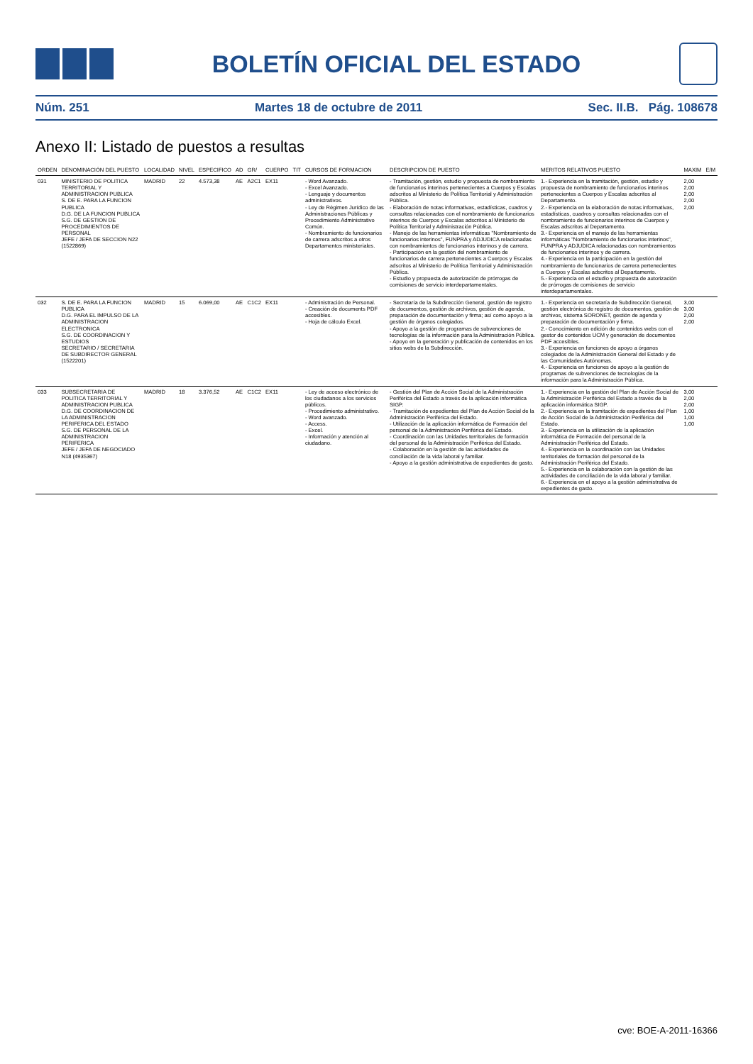BOLETÍN OFICIAL DEL ESTADO
Núm. 251 Martes 18 de octubre de 2011 Sec. II.B. Pág. 108678
Anexo II: Listado de puestos a resultas
| ORDEN | DENOMINACIÓN DEL PUESTO | LOCALIDAD | NIVEL | ESPECIFICO | AD | GR/ | CUERPO | TIT | CURSOS DE FORMACION | DESCRIPCION DE PUESTO | MERITOS RELATIVOS PUESTO | MAXIM | E/M |
| --- | --- | --- | --- | --- | --- | --- | --- | --- | --- | --- | --- | --- | --- |
| 031 | MINISTERIO DE POLITICA TERRITORIAL Y ADMINISTRACION PUBLICA S. DE E. PARA LA FUNCION PUBLICA D.G. DE LA FUNCION PUBLICA S.G. DE GESTION DE PROCEDIMIENTOS DE PERSONAL JEFE / JEFA DE SECCION N22 (1522869) | MADRID | 22 | 4.573,38 | AE | A2C1 | EX11 | | - Word Avanzado. - Excel Avanzado. - Lenguaje y documentos administrativos. - Ley de Régimen Jurídico de las Administraciones Públicas y Procedimiento Administrativo Común. - Nombramiento de funcionarios de carrera adscritos a otros Departamentos ministeriales. | - Tramitación, gestión, estudio y propuesta de nombramiento de funcionarios interinos pertenecientes a Cuerpos y Escalas adscritos al Ministerio de Política Territorial y Administración Pública. - Elaboración de notas informativas, estadísticas, cuadros y consultas relacionadas con el nombramiento de funcionarios interinos de Cuerpos y Escalas adscritos al Ministerio de Política Territorial y Administración Pública. - Manejo de las herramientas informáticas "Nombramiento de funcionarios interinos", FUNPRA y ADJUDICA relacionadas con nombramientos de funcionarios interinos y de carrera. - Participación en la gestión del nombramiento de funcionarios de carrera pertenecientes a Cuerpos y Escalas adscritos al Ministerio de Política Territorial y Administración Pública. - Estudio y propuesta de autorización de prórrogas de comisiones de servicio interdepartamentales. | 1.- Experiencia en la tramitación, gestión, estudio y propuesta de nombramiento de funcionarios interinos pertenecientes a Cuerpos y Escalas adscritos al Departamento. 2.- Experiencia en la elaboración de notas informativas, estadísticas, cuadros y consultas relacionadas con el nombramiento de funcionarios interinos de Cuerpos y Escalas adscritos al Departamento. 3.- Experiencia en el manejo de las herramientas informáticas "Nombramiento de funcionarios interinos", FUNPRA y ADJUDICA relacionadas con nombramientos de funcionarios interinos y de carrera. 4.- Experiencia en la participación en la gestión del nombramiento de funcionarios de carrera pertenecientes a Cuerpos y Escalas adscritos al Departamento. 5.- Experiencia en el estudio y propuesta de autorización de prórrogas de comisiones de servicio interdepartamentales. | 2,00 2,00 2,00 2,00 2,00 | |
| 032 | S. DE E. PARA LA FUNCION PUBLICA D.G. PARA EL IMPULSO DE LA ADMINISTRACION ELECTRONICA S.G. DE COORDINACION Y ESTUDIOS SECRETARIO / SECRETARIA DE SUBDIRECTOR GENERAL (1522201) | MADRID | 15 | 6.069,00 | AE | C1C2 | EX11 | | - Administración de Personal. - Creación de documents PDF accesibles. - Hoja de cálculo Excel. | - Secretaría de la Subdirección General, gestión de registro de documentos, gestión de archivos, gestión de agenda, preparación de documentación y firma; así como apoyo a la gestión de órganos colegiados. - Apoyo a la gestión de programas de subvenciones de tecnologías de la información para la Administración Pública. - Apoyo en la generación y publicación de contenidos en los sitios webs de la Subdirección. | 1.- Experiencia en secretaría de Subdirección General, gestión electrónica de registro de documentos, gestión de archivos, sistema SORONET, gestión de agenda y preparación de documentación y firma. 2.- Conocimiento en edición de contenidos webs con el gestor de contenidos UCM y generación de documentos PDF accesibles. 3.- Experiencia en funciones de apoyo a órganos colegiados de la Administración General del Estado y de las Comunidades Autónomas. 4.- Experiencia en funciones de apoyo a la gestión de programas de subvenciones de tecnologías de la información para la Administración Pública. | 3,00 3,00 2,00 2,00 | |
| 033 | SUBSECRETARIA DE POLITICA TERRITORIAL Y ADMINISTRACION PUBLICA D.G. DE COORDINACION DE LA ADMINISTRACION PERIFERICA DEL ESTADO S.G. DE PERSONAL DE LA ADMINISTRACION PERIFERICA JEFE / JEFA DE NEGOCIADO N18 (4935367) | MADRID | 18 | 3.376,52 | AE | C1C2 | EX11 | | - Ley de acceso electrónico de los ciudadanos a los servicios públicos. - Procedimiento administrativo. - Word avanzado. - Access. - Excel. - Información y atención al ciudadano. | - Gestión del Plan de Acción Social de la Administración Periférica del Estado a través de la aplicación informática SIGP. - Tramitación de expedientes del Plan de Acción Social de la Administración Periférica del Estado. - Utilización de la aplicación informática de Formación del personal de la Administración Periférica del Estado. - Coordinación con las Unidades territoriales de formación del personal de la Administración Periférica del Estado. - Colaboración en la gestión de las actividades de conciliación de la vida laboral y familiar. - Apoyo a la gestión administrativa de expedientes de gasto. | 1.- Experiencia en la gestión del Plan de Acción Social de la Administración Periférica del Estado a través de la aplicación informática SIGP. 2.- Experiencia en la tramitación de expedientes del Plan de Acción Social de la Administración Periférica del Estado. 3.- Experiencia en la utilización de la aplicación informática de Formación del personal de la Administración Periférica del Estado. 4.- Experiencia en la coordinación con las Unidades territoriales de formación del personal de la Administración Periférica del Estado. 5.- Experiencia en la colaboración con la gestión de las actividades de conciliación de la vida laboral y familiar. 6.- Experiencia en el apoyo a la gestión administrativa de expedientes de gasto. | 3,00 2,00 2,00 1,00 1,00 1,00 | |
cve: BOE-A-2011-16366